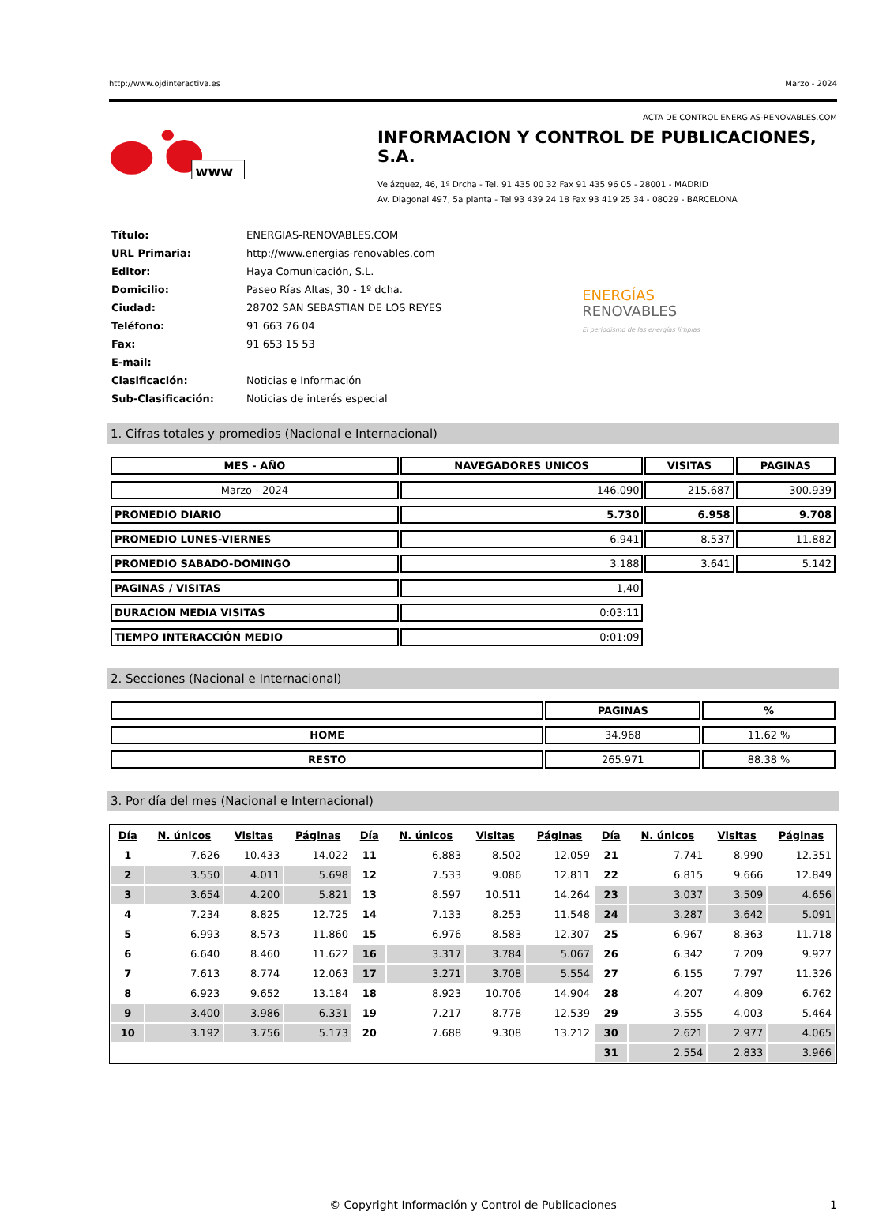http://www.ojdinteractiva.es Marzo - 2024
ACTA DE CONTROL ENERGIAS-RENOVABLES.COM
www
INFORMACION Y CONTROL DE PUBLICACIONES, S.A.
Velázquez, 46, 1º Drcha - Tel. 91 435 00 32 Fax 91 435 96 05 - 28001 - MADRID
Av. Diagonal 497, 5a planta - Tel 93 439 24 18 Fax 93 419 25 34 - 08029 - BARCELONA
| Título: | ENERGIAS-RENOVABLES.COM |
| URL Primaria: | http://www.energias-renovables.com |
| Editor: | Haya Comunicación, S.L. |
| Domicilio: | Paseo Rías Altas, 30 - 1º dcha. |
| Ciudad: | 28702 SAN SEBASTIAN DE LOS REYES |
| Teléfono: | 91 663 76 04 |
| Fax: | 91 653 15 53 |
| E-mail: | |
| Clasificación: | Noticias e Información |
| Sub-Clasificación: | Noticias de interés especial |
ENERGÍAS
RENOVABLES
El periodismo de las energías limpias
1. Cifras totales y promedios (Nacional e Internacional)
| MES - AÑO | NAVEGADORES UNICOS | VISITAS | PAGINAS |
| --- | --- | --- | --- |
| Marzo - 2024 | 146.090 | 215.687 | 300.939 |
| PROMEDIO DIARIO | 5.730 | 6.958 | 9.708 |
| PROMEDIO LUNES-VIERNES | 6.941 | 8.537 | 11.882 |
| PROMEDIO SABADO-DOMINGO | 3.188 | 3.641 | 5.142 |
| PAGINAS / VISITAS | 1,40 | | |
| DURACION MEDIA VISITAS | 0:03:11 | | |
| TIEMPO INTERACCIÓN MEDIO | 0:01:09 | | |
2. Secciones (Nacional e Internacional)
| | PAGINAS | % |
| --- | --- | --- |
| HOME | 34.968 | 11.62 % |
| RESTO | 265.971 | 88.38 % |
3. Por día del mes (Nacional e Internacional)
| Día | N. únicos | Visitas | Páginas | Día | N. únicos | Visitas | Páginas | Día | N. únicos | Visitas | Páginas |
| --- | --- | --- | --- | --- | --- | --- | --- | --- | --- | --- | --- |
| 1 | 7.626 | 10.433 | 14.022 | 11 | 6.883 | 8.502 | 12.059 | 21 | 7.741 | 8.990 | 12.351 |
| 2 | 3.550 | 4.011 | 5.698 | 12 | 7.533 | 9.086 | 12.811 | 22 | 6.815 | 9.666 | 12.849 |
| 3 | 3.654 | 4.200 | 5.821 | 13 | 8.597 | 10.511 | 14.264 | 23 | 3.037 | 3.509 | 4.656 |
| 4 | 7.234 | 8.825 | 12.725 | 14 | 7.133 | 8.253 | 11.548 | 24 | 3.287 | 3.642 | 5.091 |
| 5 | 6.993 | 8.573 | 11.860 | 15 | 6.976 | 8.583 | 12.307 | 25 | 6.967 | 8.363 | 11.718 |
| 6 | 6.640 | 8.460 | 11.622 | 16 | 3.317 | 3.784 | 5.067 | 26 | 6.342 | 7.209 | 9.927 |
| 7 | 7.613 | 8.774 | 12.063 | 17 | 3.271 | 3.708 | 5.554 | 27 | 6.155 | 7.797 | 11.326 |
| 8 | 6.923 | 9.652 | 13.184 | 18 | 8.923 | 10.706 | 14.904 | 28 | 4.207 | 4.809 | 6.762 |
| 9 | 3.400 | 3.986 | 6.331 | 19 | 7.217 | 8.778 | 12.539 | 29 | 3.555 | 4.003 | 5.464 |
| 10 | 3.192 | 3.756 | 5.173 | 20 | 7.688 | 9.308 | 13.212 | 30 | 2.621 | 2.977 | 4.065 |
| | | | | | | | | 31 | 2.554 | 2.833 | 3.966 |
© Copyright Información y Control de Publicaciones 1